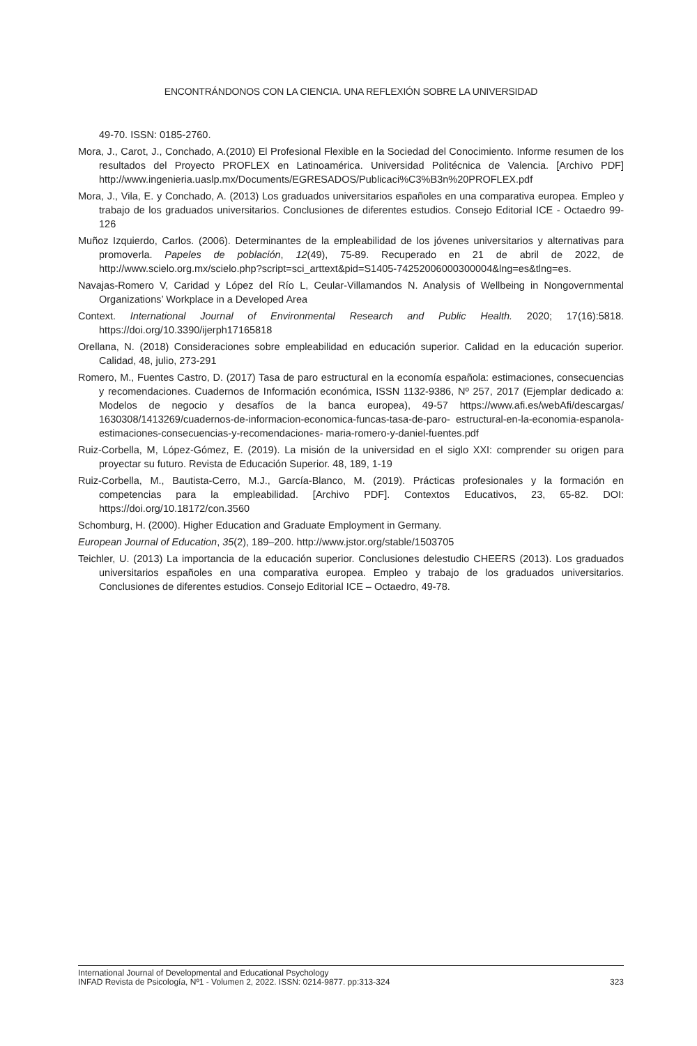ENCONTRÁNDONOS CON LA CIENCIA. UNA REFLEXIÓN SOBRE LA UNIVERSIDAD
49-70. ISSN: 0185-2760.
Mora, J., Carot, J., Conchado, A.(2010) El Profesional Flexible en la Sociedad del Conocimiento. Informe resumen de los resultados del Proyecto PROFLEX en Latinoamérica. Universidad Politécnica de Valencia. [Archivo PDF] http://www.ingenieria.uaslp.mx/Documents/EGRESADOS/Publicaci%C3%B3n%20PROFLEX.pdf
Mora, J., Vila, E. y Conchado, A. (2013) Los graduados universitarios españoles en una comparativa europea. Empleo y trabajo de los graduados universitarios. Conclusiones de diferentes estudios. Consejo Editorial ICE - Octaedro 99-126
Muñoz Izquierdo, Carlos. (2006). Determinantes de la empleabilidad de los jóvenes universitarios y alternativas para promoverla. Papeles de población, 12(49), 75-89. Recuperado en 21 de abril de 2022, de http://www.scielo.org.mx/scielo.php?script=sci_arttext&pid=S1405-74252006000300004&lng=es&tlng=es.
Navajas-Romero V, Caridad y López del Río L, Ceular-Villamandos N. Analysis of Wellbeing in Nongovernmental Organizations’ Workplace in a Developed Area
Context. International Journal of Environmental Research and Public Health. 2020; 17(16):5818. https://doi.org/10.3390/ijerph17165818
Orellana, N. (2018) Consideraciones sobre empleabilidad en educación superior. Calidad en la educación superior. Calidad, 48, julio, 273-291
Romero, M., Fuentes Castro, D. (2017) Tasa de paro estructural en la economía española: estimaciones, consecuencias y recomendaciones. Cuadernos de Información económica, ISSN 1132-9386, Nº 257, 2017 (Ejemplar dedicado a: Modelos de negocio y desafíos de la banca europea), 49-57 https://www.afi.es/webAfi/descargas/ 1630308/1413269/cuadernos-de-informacion-economica-funcas-tasa-de-paro- estructural-en-la-economia-espanola-estimaciones-consecuencias-y-recomendaciones- maria-romero-y-daniel-fuentes.pdf
Ruiz-Corbella, M, López-Gómez, E. (2019). La misión de la universidad en el siglo XXI: comprender su origen para proyectar su futuro. Revista de Educación Superior. 48, 189, 1-19
Ruiz-Corbella, M., Bautista-Cerro, M.J., García-Blanco, M. (2019). Prácticas profesionales y la formación en competencias para la empleabilidad. [Archivo PDF]. Contextos Educativos, 23, 65-82. DOI: https://doi.org/10.18172/con.3560
Schomburg, H. (2000). Higher Education and Graduate Employment in Germany.
European Journal of Education, 35(2), 189–200. http://www.jstor.org/stable/1503705
Teichler, U. (2013) La importancia de la educación superior. Conclusiones delestudio CHEERS (2013). Los graduados universitarios españoles en una comparativa europea. Empleo y trabajo de los graduados universitarios. Conclusiones de diferentes estudios. Consejo Editorial ICE – Octaedro, 49-78.
International Journal of Developmental and Educational Psychology
323 INFAD Revista de Psicología, Nº1 - Volumen 2, 2022. ISSN: 0214-9877. pp:313-324